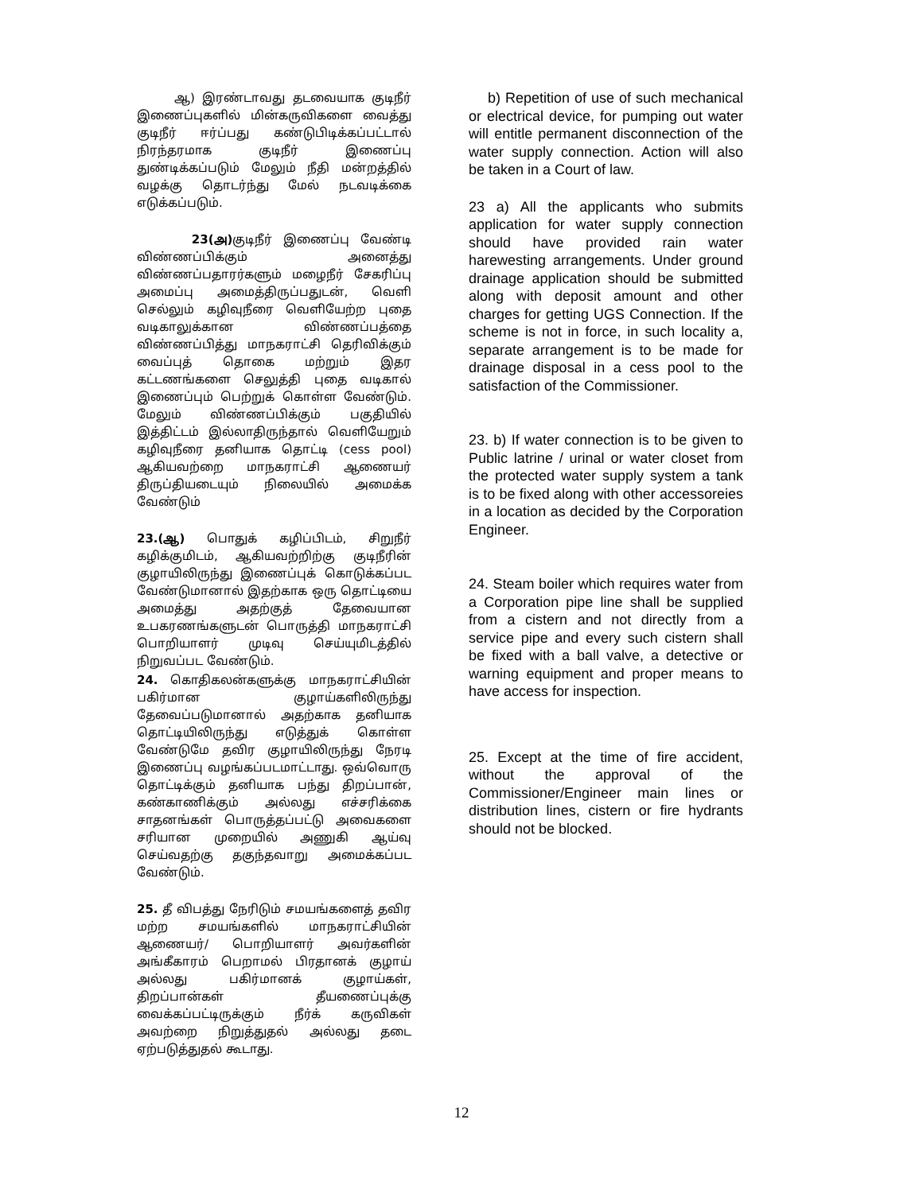ஆ) இரண்டாவது தடவையாக குடிநீர் இணைப்புகளில் மின்கருவிகளை வைத்து குடிநீர் ஈர்ப்பது கண்டுபிடிக்கப்பட்டால் நிரந்தரமாக குடிநீர் இணைப்பு துண்டிக்கப்படும் மேலும் நீதி மன்றத்தில் வழக்கு தொடர்ந்து மேல் நடவடிக்கை எடுக்கப்படும்.
23(அ) குடிநீர் இணைப்பு வேண்டி விண்ணப்பிக்கும் அனைத்து விண்ணப்பதாரர்களும் மழைநீர் சேகரிப்பு அமைப்பு அமைத்திருப்பதுடன், வெளி செல்லும் கழிவுநீரை வெளியேற்ற புதை வடிகாலுக்கான விண்ணப்பத்தை விண்ணப்பித்து மாநகராட்சி தெரிவிக்கும் வைப்புத் தொகை மற்றும் இதர கட்டணங்களை செலுத்தி புதை வடிகால் இணைப்பும் பெற்றுக் கொள்ள வேண்டும். மேலும் விண்ணப்பிக்கும் பகுதியில் இத்திட்டம் இல்லாதிருந்தால் வெளியேறும் கழிவுநீரை தனியாக தொட்டி (cess pool) ஆகியவற்றை மாநகராட்சி ஆணையர் திருப்தியடையும் நிலையில் அமைக்க வேண்டும்
23.(ஆ) பொதுக் கழிப்பிடம், சிறுநீர் கழிக்குமிடம், ஆகியவற்றிற்கு குடிநீரின் குழாயிலிருந்து இணைப்புக் கொடுக்கப்பட வேண்டுமானால் இதற்காக ஒரு தொட்டியை அமைத்து அதற்குத் தேவையான உபகரணங்களுடன் பொருத்தி மாநகராட்சி பொறியாளர் முடிவு செய்யுமிடத்தில் நிறுவப்பட வேண்டும்.
24. கொதிகலன்களுக்கு மாநகராட்சியின் பகிர்மான குழாய்களிலிருந்து தேவைப்படுமானால் அதற்காக தனியாக தொட்டியிலிருந்து எடுத்துக் கொள்ள வேண்டுமே தவிர குழாயிலிருந்து நேரடி இணைப்பு வழங்கப்படமாட்டாது. ஒவ்வொரு தொட்டிக்கும் தனியாக பந்து திறப்பான், கண்காணிக்கும் அல்லது எச்சரிக்கை சாதனங்கள் பொருத்தப்பட்டு அவைகளை சரியான முறையில் அணுகி ஆய்வு செய்வதற்கு தகுந்தவாறு அமைக்கப்பட வேண்டும்.
25. தீ விபத்து நேரிடும் சமயங்களைத் தவிர மற்ற சமயங்களில் மாநகராட்சியின் ஆணையர்/ பொறியாளர் அவர்களின் அங்கீகாரம் பெறாமல் பிரதானக் குழாய் அல்லது பகிர்மானக் குழாய்கள், திறப்பான்கள் தீயணைப்புக்கு வைக்கப்பட்டிருக்கும் நீர்க் கருவிகள் அவற்றை நிறுத்துதல் அல்லது தடை ஏற்படுத்துதல் கூடாது.
b) Repetition of use of such mechanical or electrical device, for pumping out water will entitle permanent disconnection of the water supply connection. Action will also be taken in a Court of law.
23 a) All the applicants who submits application for water supply connection should have provided rain water harewesting arrangements. Under ground drainage application should be submitted along with deposit amount and other charges for getting UGS Connection. If the scheme is not in force, in such locality a, separate arrangement is to be made for drainage disposal in a cess pool to the satisfaction of the Commissioner.
23. b) If water connection is to be given to Public latrine / urinal or water closet from the protected water supply system a tank is to be fixed along with other accessoreies in a location as decided by the Corporation Engineer.
24. Steam boiler which requires water from a Corporation pipe line shall be supplied from a cistern and not directly from a service pipe and every such cistern shall be fixed with a ball valve, a detective or warning equipment and proper means to have access for inspection.
25. Except at the time of fire accident, without the approval of the Commissioner/Engineer main lines or distribution lines, cistern or fire hydrants should not be blocked.
12